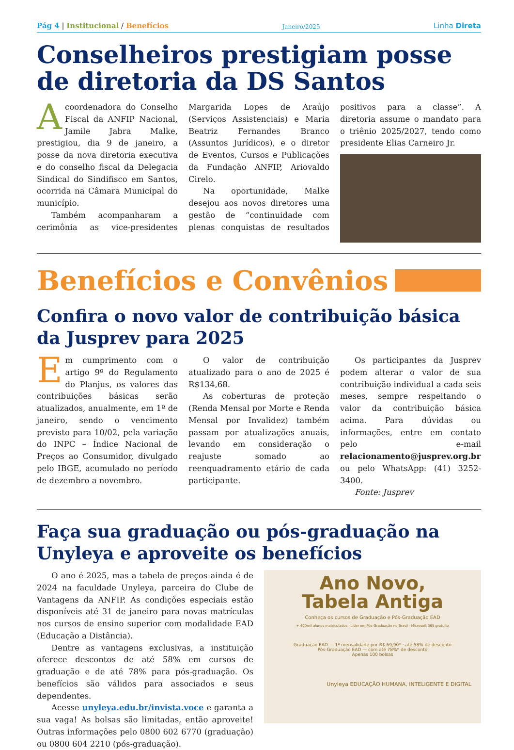Pág 4 | Institucional / Benefícios
Janeiro/2025
Linha Direta
Conselheiros prestigiam posse de diretoria da DS Santos
Acoordenadora do Conselho Fiscal da ANFIP Nacional, Jamile Jabra Malke, prestigiou, dia 9 de janeiro, a posse da nova diretoria executiva e do conselho fiscal da Delegacia Sindical do Sindifisco em Santos, ocorrida na Câmara Municipal do município.
Também acompanharam a cerimônia as vice-presidentes Margarida Lopes de Araújo (Serviços Assistenciais) e Maria Beatriz Fernandes Branco (Assuntos Jurídicos), e o diretor de Eventos, Cursos e Publicações da Fundação ANFIP, Ariovaldo Cirelo.
Na oportunidade, Malke desejou aos novos diretores uma gestão de “continuidade com plenas conquistas de resultados positivos para a classe”. A diretoria assume o mandato para o triênio 2025/2027, tendo como presidente Elias Carneiro Jr.
Benefícios e Convênios
Confira o novo valor de contribuição básica da Jusprev para 2025
Em cumprimento com o artigo 9º do Regulamento do Planjus, os valores das contribuições básicas serão atualizados, anualmente, em 1º de janeiro, sendo o vencimento previsto para 10/02, pela variação do INPC – Índice Nacional de Preços ao Consumidor, divulgado pelo IBGE, acumulado no período de dezembro a novembro.
O valor de contribuição atualizado para o ano de 2025 é R$134,68.
As coberturas de proteção (Renda Mensal por Morte e Renda Mensal por Invalidez) também passam por atualizações anuais, levando em consideração o reajuste somado ao reenquadramento etário de cada participante.
Os participantes da Jusprev podem alterar o valor de sua contribuição individual a cada seis meses, sempre respeitando o valor da contribuição básica acima. Para dúvidas ou informações, entre em contato pelo e-mail relacionamento@jusprev.org.br ou pelo WhatsApp: (41) 3252-3400.
Fonte: Jusprev
Faça sua graduação ou pós-graduação na Unyleya e aproveite os benefícios
O ano é 2025, mas a tabela de preços ainda é de 2024 na faculdade Unyleya, parceira do Clube de Vantagens da ANFIP. As condições especiais estão disponíveis até 31 de janeiro para novas matrículas nos cursos de ensino superior com modalidade EAD (Educação a Distância).
Dentre as vantagens exclusivas, a instituição oferece descontos de até 58% em cursos de graduação e de até 78% para pós-graduação. Os benefícios são válidos para associados e seus dependentes.
Acesse unyleya.edu.br/invista.voce e garanta a sua vaga! As bolsas são limitadas, então aproveite! Outras informações pelo 0800 602 6770 (graduação) ou 0800 604 2210 (pós-graduação).
Ano Novo,
Tabela Antiga
Conheça os cursos de Graduação e Pós-Graduação EAD
+ 400mil alunos matriculados · Líder em Pós-Graduação no Brasil · Microsoft 365 gratuito
Graduação EAD — 1ª mensalidade por R$ 69,90* · até 58% de desconto
Pós-Graduação EAD — com até 78%* de desconto
Apenas 100 bolsas
Unyleya EDUCAÇÃO HUMANA, INTELIGENTE E DIGITAL